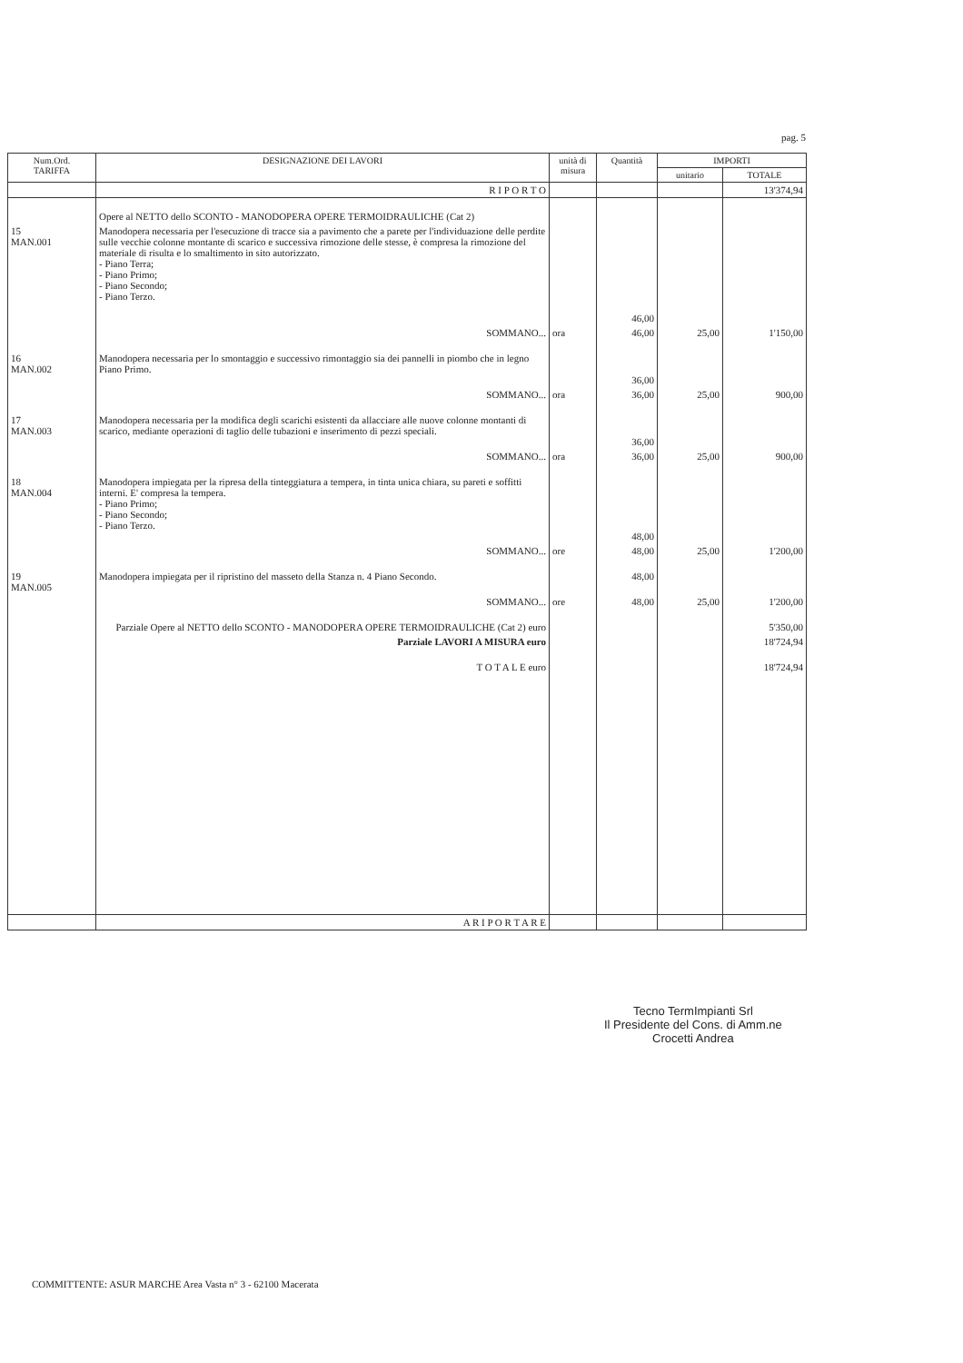pag. 5
| Num.Ord. TARIFFA | DESIGNAZIONE DEI LAVORI | unità di misura | Quantità | IMPORTI | |
| --- | --- | --- | --- | --- | --- |
| | | | | unitario | TOTALE |
| | R I P O R T O | | | | 13'374,94 |
| | Opere al NETTO dello SCONTO - MANODOPERA OPERE TERMOIDRAULICHE (Cat 2) | | | | |
| 15 MAN.001 | Manodopera necessaria per l'esecuzione di tracce sia a pavimento che a parete per l'individuazione delle perdite sulle vecchie colonne montante di scarico e successiva rimozione delle stesse, è compresa la rimozione del materiale di risulta e lo smaltimento in sito autorizzato. - Piano Terra; - Piano Primo; - Piano Secondo; - Piano Terzo. | | 46,00 | | |
| | SOMMANO... | ora | 46,00 | 25,00 | 1'150,00 |
| 16 MAN.002 | Manodopera necessaria per lo smontaggio e successivo rimontaggio sia dei pannelli in piombo che in legno Piano Primo. | | 36,00 | | |
| | SOMMANO... | ora | 36,00 | 25,00 | 900,00 |
| 17 MAN.003 | Manodopera necessaria per la modifica degli scarichi esistenti da allacciare alle nuove colonne montanti di scarico, mediante operazioni di taglio delle tubazioni e inserimento di pezzi speciali. | | 36,00 | | |
| | SOMMANO... | ora | 36,00 | 25,00 | 900,00 |
| 18 MAN.004 | Manodopera impiegata per la ripresa della tinteggiatura a tempera, in tinta unica chiara, su pareti e soffitti interni. E' compresa la tempera. - Piano Primo; - Piano Secondo; - Piano Terzo. | | 48,00 | | |
| | SOMMANO... | ore | 48,00 | 25,00 | 1'200,00 |
| 19 MAN.005 | Manodopera impiegata per il ripristino del masseto della Stanza n. 4 Piano Secondo. | | 48,00 | | |
| | SOMMANO... | ore | 48,00 | 25,00 | 1'200,00 |
| | Parziale Opere al NETTO dello SCONTO - MANODOPERA OPERE TERMOIDRAULICHE (Cat 2) euro | | | | 5'350,00 |
| | Parziale LAVORI A MISURA euro | | | | 18'724,94 |
| | T O T A L E euro | | | | 18'724,94 |
| | A R I P O R T A R E | | | | |
Tecno TermImpianti Srl
Il Presidente del Cons. di Amm.ne
Crocetti Andrea
COMMITTENTE: ASUR MARCHE Area Vasta n° 3 - 62100 Macerata